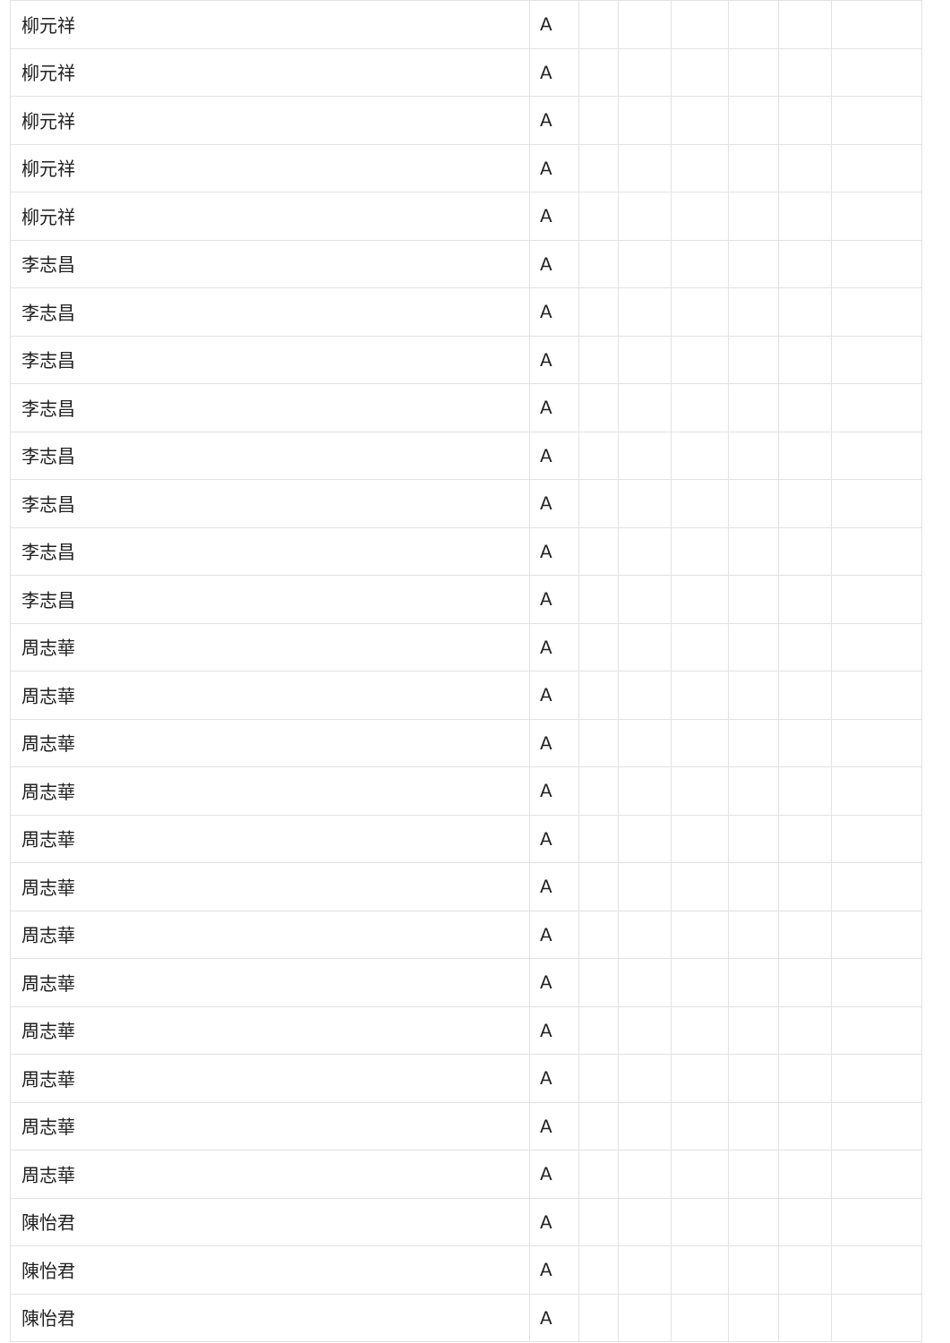| 柳元祥 | A | | | | | | |
| 柳元祥 | A | | | | | | |
| 柳元祥 | A | | | | | | |
| 柳元祥 | A | | | | | | |
| 柳元祥 | A | | | | | | |
| 李志昌 | A | | | | | | |
| 李志昌 | A | | | | | | |
| 李志昌 | A | | | | | | |
| 李志昌 | A | | | | | | |
| 李志昌 | A | | | | | | |
| 李志昌 | A | | | | | | |
| 李志昌 | A | | | | | | |
| 李志昌 | A | | | | | | |
| 周志華 | A | | | | | | |
| 周志華 | A | | | | | | |
| 周志華 | A | | | | | | |
| 周志華 | A | | | | | | |
| 周志華 | A | | | | | | |
| 周志華 | A | | | | | | |
| 周志華 | A | | | | | | |
| 周志華 | A | | | | | | |
| 周志華 | A | | | | | | |
| 周志華 | A | | | | | | |
| 周志華 | A | | | | | | |
| 周志華 | A | | | | | | |
| 陳怡君 | A | | | | | | |
| 陳怡君 | A | | | | | | |
| 陳怡君 | A | | | | | | |